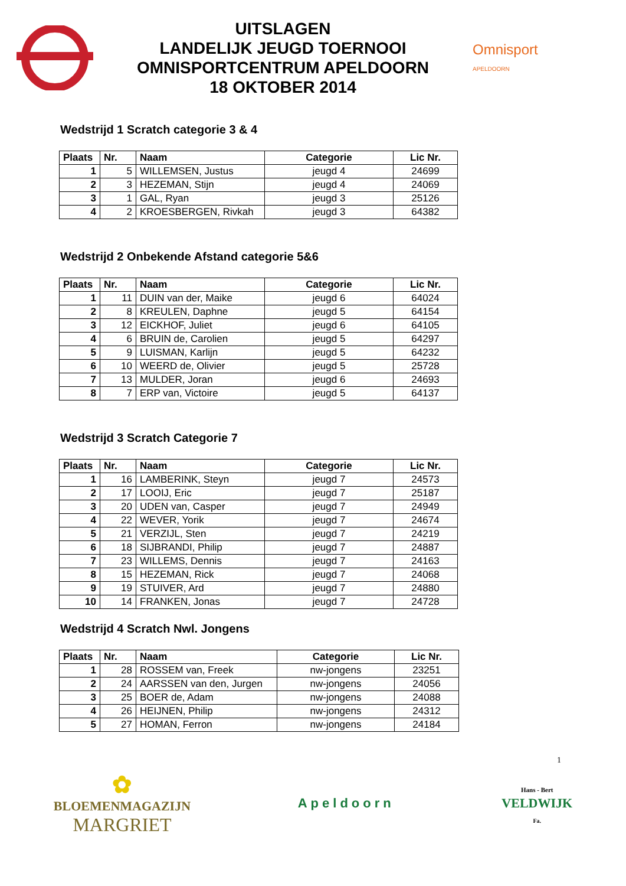UITSLAGEN
LANDELIJK JEUGD TOERNOOI
OMNISPORTCENTRUM APELDOORN
18 OKTOBER 2014
Omnisport
APELDOORN
Wedstrijd 1 Scratch categorie 3 & 4
| Plaats | Nr. | Naam | Categorie | Lic Nr. |
| --- | --- | --- | --- | --- |
| 1 | 5 | WILLEMSEN, Justus | jeugd 4 | 24699 |
| 2 | 3 | HEZEMAN, Stijn | jeugd 4 | 24069 |
| 3 | 1 | GAL, Ryan | jeugd 3 | 25126 |
| 4 | 2 | KROESBERGEN, Rivkah | jeugd 3 | 64382 |
Wedstrijd 2 Onbekende Afstand categorie 5&6
| Plaats | Nr. | Naam | Categorie | Lic Nr. |
| --- | --- | --- | --- | --- |
| 1 | 11 | DUIN van der, Maike | jeugd 6 | 64024 |
| 2 | 8 | KREULEN, Daphne | jeugd 5 | 64154 |
| 3 | 12 | EICKHOF, Juliet | jeugd 6 | 64105 |
| 4 | 6 | BRUIN de, Carolien | jeugd 5 | 64297 |
| 5 | 9 | LUISMAN, Karlijn | jeugd 5 | 64232 |
| 6 | 10 | WEERD de, Olivier | jeugd 5 | 25728 |
| 7 | 13 | MULDER, Joran | jeugd 6 | 24693 |
| 8 | 7 | ERP van, Victoire | jeugd 5 | 64137 |
Wedstrijd 3 Scratch Categorie 7
| Plaats | Nr. | Naam | Categorie | Lic Nr. |
| --- | --- | --- | --- | --- |
| 1 | 16 | LAMBERINK, Steyn | jeugd 7 | 24573 |
| 2 | 17 | LOOIJ, Eric | jeugd 7 | 25187 |
| 3 | 20 | UDEN van, Casper | jeugd 7 | 24949 |
| 4 | 22 | WEVER, Yorik | jeugd 7 | 24674 |
| 5 | 21 | VERZIJL, Sten | jeugd 7 | 24219 |
| 6 | 18 | SIJBRANDI, Philip | jeugd 7 | 24887 |
| 7 | 23 | WILLEMS, Dennis | jeugd 7 | 24163 |
| 8 | 15 | HEZEMAN, Rick | jeugd 7 | 24068 |
| 9 | 19 | STUIVER, Ard | jeugd 7 | 24880 |
| 10 | 14 | FRANKEN, Jonas | jeugd 7 | 24728 |
Wedstrijd 4 Scratch Nwl. Jongens
| Plaats | Nr. | Naam | Categorie | Lic Nr. |
| --- | --- | --- | --- | --- |
| 1 | 28 | ROSSEM van, Freek | nw-jongens | 23251 |
| 2 | 24 | AARSSEN van den, Jurgen | nw-jongens | 24056 |
| 3 | 25 | BOER de, Adam | nw-jongens | 24088 |
| 4 | 26 | HEIJNEN, Philip | nw-jongens | 24312 |
| 5 | 27 | HOMAN, Ferron | nw-jongens | 24184 |
1
✿
BLOEMENMAGAZIJN
MARGRIET
Apeldoorn
Hans - Bert
VELDWIJK
Fa.